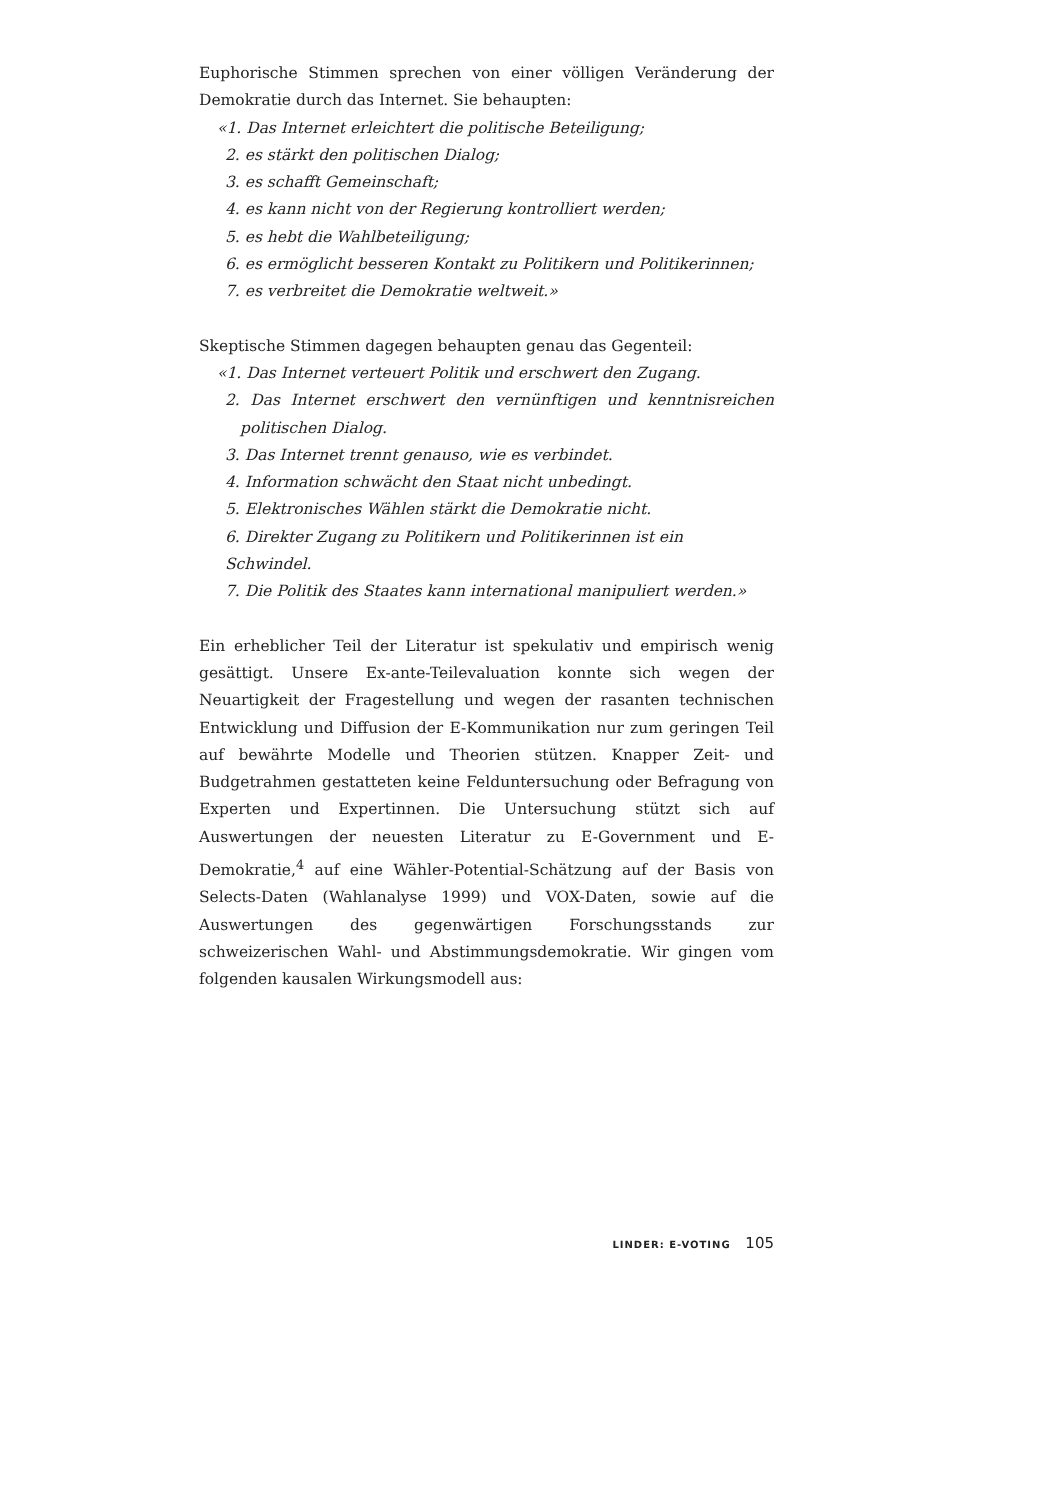Euphorische Stimmen sprechen von einer völligen Veränderung der Demokratie durch das Internet. Sie behaupten:
«1. Das Internet erleichtert die politische Beteiligung;
2. es stärkt den politischen Dialog;
3. es schafft Gemeinschaft;
4. es kann nicht von der Regierung kontrolliert werden;
5. es hebt die Wahlbeteiligung;
6. es ermöglicht besseren Kontakt zu Politikern und Politikerinnen;
7. es verbreitet die Demokratie weltweit.»
Skeptische Stimmen dagegen behaupten genau das Gegenteil:
«1. Das Internet verteuert Politik und erschwert den Zugang.
2. Das Internet erschwert den vernünftigen und kenntnisreichen politischen Dialog.
3. Das Internet trennt genauso, wie es verbindet.
4. Information schwächt den Staat nicht unbedingt.
5. Elektronisches Wählen stärkt die Demokratie nicht.
6. Direkter Zugang zu Politikern und Politikerinnen ist ein Schwindel.
7. Die Politik des Staates kann international manipuliert werden.»
Ein erheblicher Teil der Literatur ist spekulativ und empirisch wenig gesättigt. Unsere Ex-ante-Teilevaluation konnte sich wegen der Neuartigkeit der Fragestellung und wegen der rasanten technischen Entwicklung und Diffusion der E-Kommunikation nur zum geringen Teil auf bewährte Modelle und Theorien stützen. Knapper Zeit- und Budgetrahmen gestatteten keine Felduntersuchung oder Befragung von Experten und Expertinnen. Die Untersuchung stützt sich auf Auswertungen der neuesten Literatur zu E-Government und E-Demokratie,<sup>4</sup> auf eine Wähler-Potential-Schätzung auf der Basis von Selects-Daten (Wahlanalyse 1999) und VOX-Daten, sowie auf die Auswertungen des gegenwärtigen Forschungsstands zur schweizerischen Wahl- und Abstimmungsdemokratie. Wir gingen vom folgenden kausalen Wirkungsmodell aus:
LINDER: E-VOTING 105